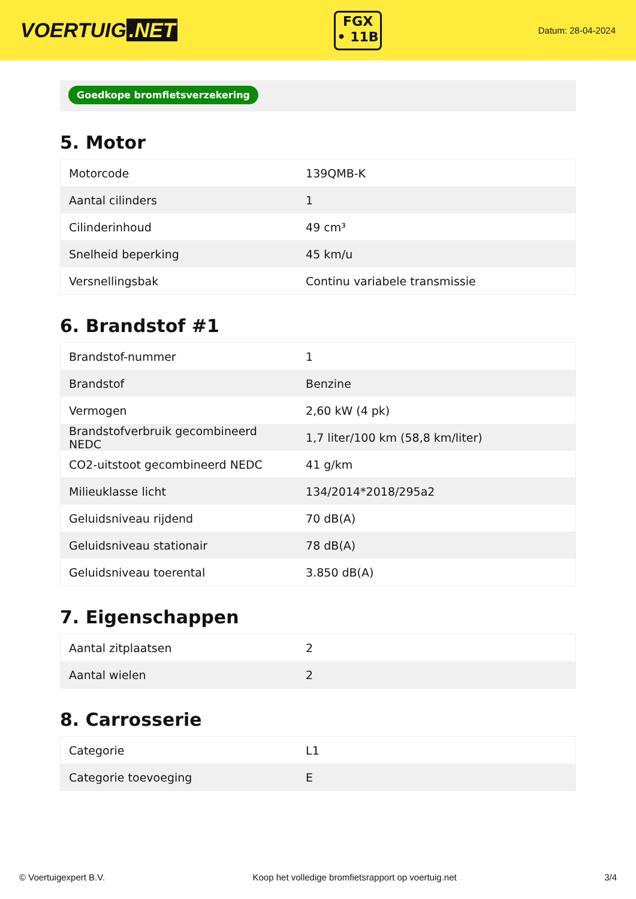VOERTUIG.NET
FGX
• 11B
Datum: 28-04-2024
Goedkope bromfietsverzekering
5. Motor
| Motorcode | 139QMB-K |
| Aantal cilinders | 1 |
| Cilinderinhoud | 49 cm³ |
| Snelheid beperking | 45 km/u |
| Versnellingsbak | Continu variabele transmissie |
6. Brandstof #1
| Brandstof-nummer | 1 |
| Brandstof | Benzine |
| Vermogen | 2,60 kW (4 pk) |
| Brandstofverbruik gecombineerd NEDC | 1,7 liter/100 km (58,8 km/liter) |
| CO2-uitstoot gecombineerd NEDC | 41 g/km |
| Milieuklasse licht | 134/2014*2018/295a2 |
| Geluidsniveau rijdend | 70 dB(A) |
| Geluidsniveau stationair | 78 dB(A) |
| Geluidsniveau toerental | 3.850 dB(A) |
7. Eigenschappen
| Aantal zitplaatsen | 2 |
| Aantal wielen | 2 |
8. Carrosserie
| Categorie | L1 |
| Categorie toevoeging | E |
© Voertuigexpert B.V. Koop het volledige bromfietsrapport op voertuig.net 3/4